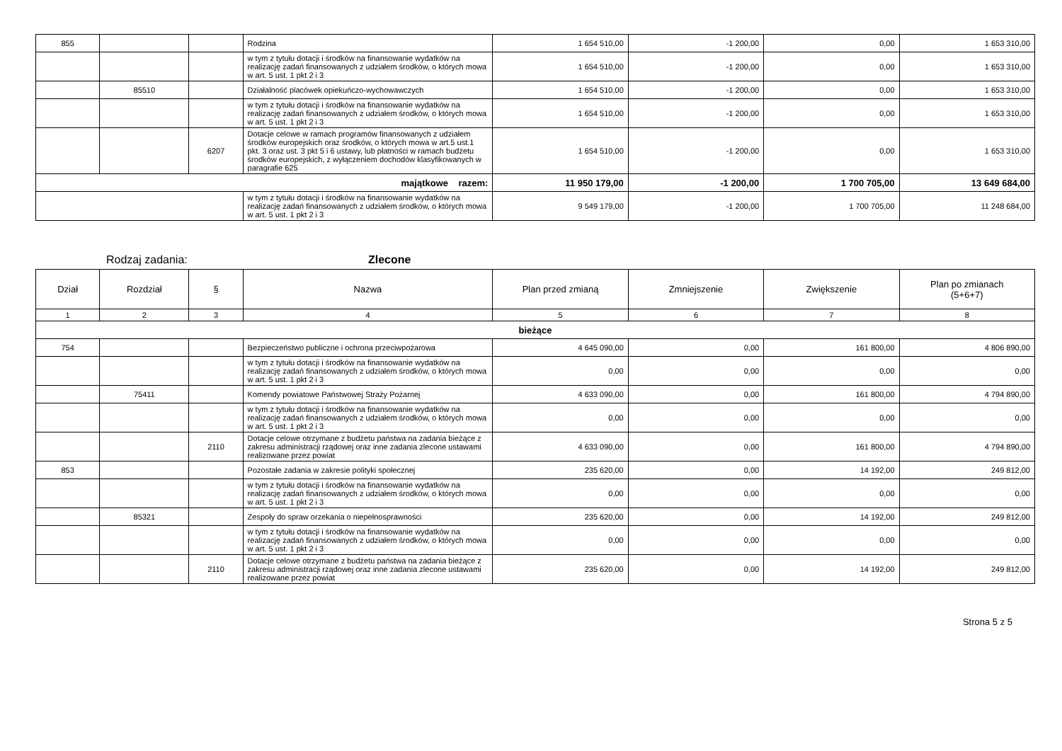| 855 | | | Rodzina | 1 654 510,00 | -1 200,00 | 0,00 | 1 653 310,00 |
| | | | w tym z tytułu dotacji i środków na finansowanie wydatków na realizację zadań finansowanych z udziałem środków, o których mowa w art. 5 ust. 1 pkt 2 i 3 | 1 654 510,00 | -1 200,00 | 0,00 | 1 653 310,00 |
| | 85510 | | Działalność placówek opiekuńczo-wychowawczych | 1 654 510,00 | -1 200,00 | 0,00 | 1 653 310,00 |
| | | | w tym z tytułu dotacji i środków na finansowanie wydatków na realizację zadań finansowanych z udziałem środków, o których mowa w art. 5 ust. 1 pkt 2 i 3 | 1 654 510,00 | -1 200,00 | 0,00 | 1 653 310,00 |
| | | 6207 | Dotacje celowe w ramach programów finansowanych z udziałem środków europejskich oraz środków, o których mowa w art.5 ust.1 pkt. 3 oraz ust. 3 pkt 5 i 6 ustawy, lub płatności w ramach budżetu środków europejskich, z wyłączeniem dochodów klasyfikowanych w paragrafie 625 | 1 654 510,00 | -1 200,00 | 0,00 | 1 653 310,00 |
| majątkowe razem: | | | | 11 950 179,00 | -1 200,00 | 1 700 705,00 | 13 649 684,00 |
| | | | w tym z tytułu dotacji i środków na finansowanie wydatków na realizację zadań finansowanych z udziałem środków, o których mowa w art. 5 ust. 1 pkt 2 i 3 | 9 549 179,00 | -1 200,00 | 1 700 705,00 | 11 248 684,00 |
Rodzaj zadania: Zlecone
| Dział | Rozdział | § | Nazwa | Plan przed zmianą | Zmniejszenie | Zwiększenie | Plan po zmianach (5+6+7) |
| --- | --- | --- | --- | --- | --- | --- | --- |
| 1 | 2 | 3 | 4 | 5 | 6 | 7 | 8 |
| bieżące | | | | | | | |
| 754 | | | Bezpieczeństwo publiczne i ochrona przeciwpożarowa | 4 645 090,00 | 0,00 | 161 800,00 | 4 806 890,00 |
| | | | w tym z tytułu dotacji i środków na finansowanie wydatków na realizację zadań finansowanych z udziałem środków, o których mowa w art. 5 ust. 1 pkt 2 i 3 | 0,00 | 0,00 | 0,00 | 0,00 |
| | 75411 | | Komendy powiatowe Państwowej Straży Pożarnej | 4 633 090,00 | 0,00 | 161 800,00 | 4 794 890,00 |
| | | | w tym z tytułu dotacji i środków na finansowanie wydatków na realizację zadań finansowanych z udziałem środków, o których mowa w art. 5 ust. 1 pkt 2 i 3 | 0,00 | 0,00 | 0,00 | 0,00 |
| | | 2110 | Dotacje celowe otrzymane z budżetu państwa na zadania bieżące z zakresu administracji rządowej oraz inne zadania zlecone ustawami realizowane przez powiat | 4 633 090,00 | 0,00 | 161 800,00 | 4 794 890,00 |
| 853 | | | Pozostałe zadania w zakresie polityki społecznej | 235 620,00 | 0,00 | 14 192,00 | 249 812,00 |
| | | | w tym z tytułu dotacji i środków na finansowanie wydatków na realizację zadań finansowanych z udziałem środków, o których mowa w art. 5 ust. 1 pkt 2 i 3 | 0,00 | 0,00 | 0,00 | 0,00 |
| | 85321 | | Zespoły do spraw orzekania o niepełnosprawności | 235 620,00 | 0,00 | 14 192,00 | 249 812,00 |
| | | | w tym z tytułu dotacji i środków na finansowanie wydatków na realizację zadań finansowanych z udziałem środków, o których mowa w art. 5 ust. 1 pkt 2 i 3 | 0,00 | 0,00 | 0,00 | 0,00 |
| | | 2110 | Dotacje celowe otrzymane z budżetu państwa na zadania bieżące z zakresu administracji rządowej oraz inne zadania zlecone ustawami realizowane przez powiat | 235 620,00 | 0,00 | 14 192,00 | 249 812,00 |
Strona 5 z 5